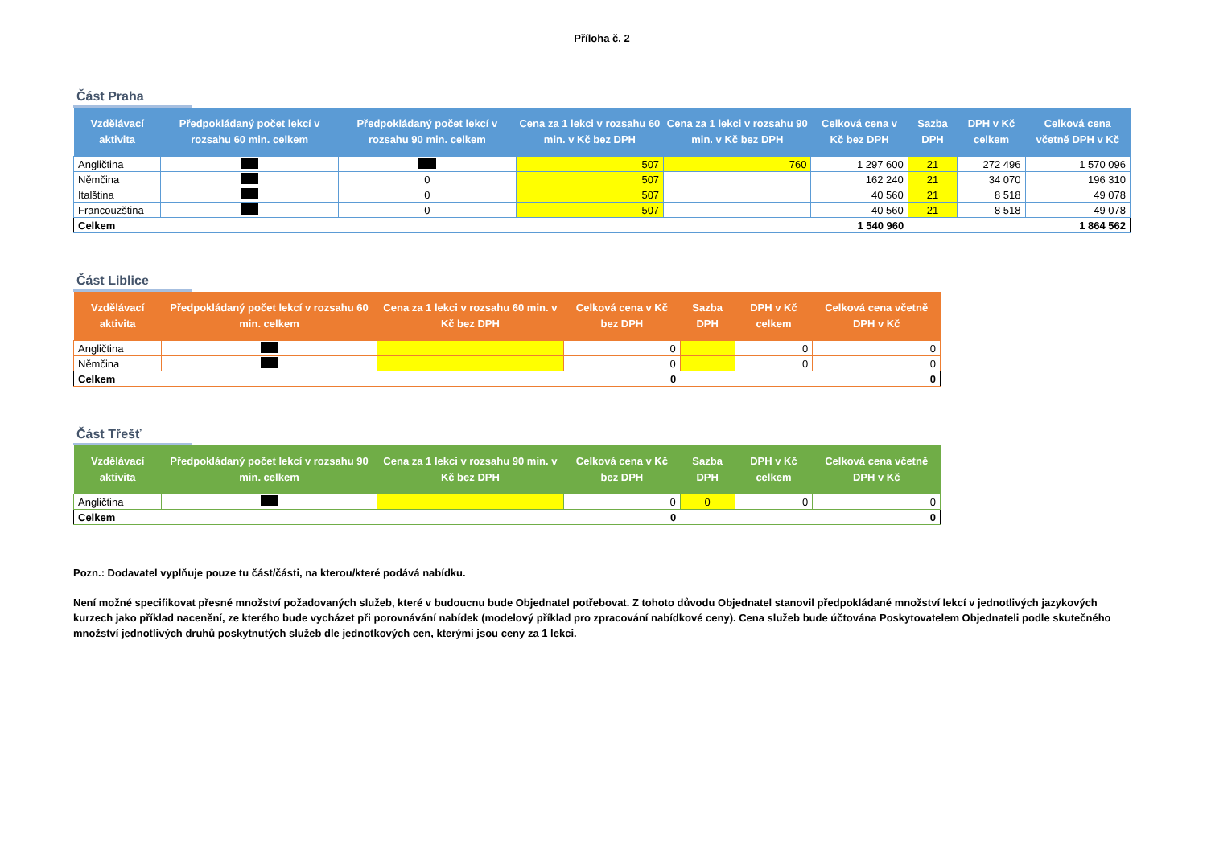Příloha č. 2
Část Praha
| Vzdělávací aktivita | Předpokládaný počet lekcí v rozsahu 60 min. celkem | Předpokládaný počet lekcí v rozsahu 90 min. celkem | Cena za 1 lekci v rozsahu 60 min. v Kč bez DPH | Cena za 1 lekci v rozsahu 90 min. v Kč bez DPH | Celková cena v Kč bez DPH | Sazba DPH | DPH v Kč celkem | Celková cena včetně DPH v Kč |
| --- | --- | --- | --- | --- | --- | --- | --- | --- |
| Angličtina | | | 507 | 760 | 1 297 600 | 21 | 272 496 | 1 570 096 |
| Němčina | | 0 | 507 | | 162 240 | 21 | 34 070 | 196 310 |
| Italština | | 0 | 507 | | 40 560 | 21 | 8 518 | 49 078 |
| Francouzština | | 0 | 507 | | 40 560 | 21 | 8 518 | 49 078 |
| Celkem | | | | | 1 540 960 | | | 1 864 562 |
Část Liblice
| Vzdělávací aktivita | Předpokládaný počet lekcí v rozsahu 60 min. celkem | Cena za 1 lekci v rozsahu 60 min. v Kč bez DPH | Celková cena v Kč bez DPH | Sazba DPH | DPH v Kč celkem | Celková cena včetně DPH v Kč |
| --- | --- | --- | --- | --- | --- | --- |
| Angličtina | | | 0 | | 0 | 0 |
| Němčina | | | 0 | | 0 | 0 |
| Celkem | | | 0 | | | 0 |
Část Třešť
| Vzdělávací aktivita | Předpokládaný počet lekcí v rozsahu 90 min. celkem | Cena za 1 lekci v rozsahu 90 min. v Kč bez DPH | Celková cena v Kč bez DPH | Sazba DPH | DPH v Kč celkem | Celková cena včetně DPH v Kč |
| --- | --- | --- | --- | --- | --- | --- |
| Angličtina | | | 0 | 0 | 0 | 0 |
| Celkem | | | 0 | | | 0 |
Pozn.: Dodavatel vyplňuje pouze tu část/části, na kterou/které podává nabídku.
Není možné specifikovat přesné množství požadovaných služeb, které v budoucnu bude Objednatel potřebovat. Z tohoto důvodu Objednatel stanovil předpokládané množství lekcí v jednotlivých jazykových kurzech jako příklad nacenění, ze kterého bude vycházet při porovnávání nabídek (modelový příklad pro zpracování nabídkové ceny). Cena služeb bude účtována Poskytovatelem Objednateli podle skutečného množství jednotlivých druhů poskytnutých služeb dle jednotkových cen, kterými jsou ceny za 1 lekci.